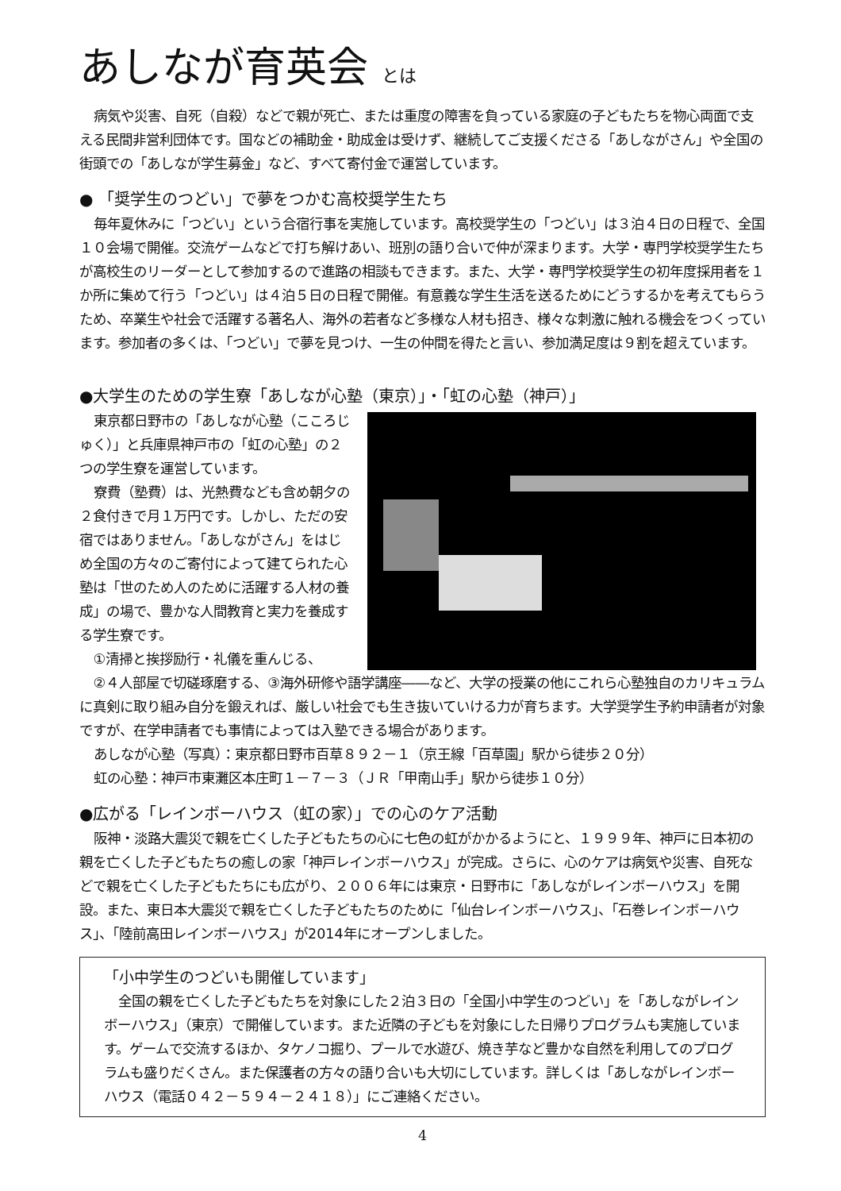あしなが育英会 とは
病気や災害、自死（自殺）などで親が死亡、または重度の障害を負っている家庭の子どもたちを物心両面で支える民間非営利団体です。国などの補助金・助成金は受けず、継続してご支援くださる「あしながさん」や全国の街頭での「あしなが学生募金」など、すべて寄付金で運営しています。
● 「奨学生のつどい」で夢をつかむ高校奨学生たち
毎年夏休みに「つどい」という合宿行事を実施しています。高校奨学生の「つどい」は３泊４日の日程で、全国１０会場で開催。交流ゲームなどで打ち解けあい、班別の語り合いで仲が深まります。大学・専門学校奨学生たちが高校生のリーダーとして参加するので進路の相談もできます。また、大学・専門学校奨学生の初年度採用者を１か所に集めて行う「つどい」は４泊５日の日程で開催。有意義な学生生活を送るためにどうするかを考えてもらうため、卒業生や社会で活躍する著名人、海外の若者など多様な人材も招き、様々な刺激に触れる機会をつくっています。参加者の多くは、「つどい」で夢を見つけ、一生の仲間を得たと言い、参加満足度は９割を超えています。
●大学生のための学生寮「あしなが心塾（東京）」・「虹の心塾（神戸）」
東京都日野市の「あしなが心塾（こころじゅく）」と兵庫県神戸市の「虹の心塾」の２つの学生寮を運営しています。
寮費（塾費）は、光熱費なども含め朝夕の２食付きで月１万円です。しかし、ただの安宿ではありません。「あしながさん」をはじめ全国の方々のご寄付によって建てられた心塾は「世のため人のために活躍する人材の養成」の場で、豊かな人間教育と実力を養成する学生寮です。
①清掃と挨拶励行・礼儀を重んじる、
②４人部屋で切磋琢磨する、③海外研修や語学講座――など、大学の授業の他にこれら心塾独自のカリキュラムに真剣に取り組み自分を鍛えれば、厳しい社会でも生き抜いていける力が育ちます。大学奨学生予約申請者が対象ですが、在学申請者でも事情によっては入塾できる場合があります。
あしなが心塾（写真）：東京都日野市百草８９２－１（京王線「百草園」駅から徒歩２０分）
虹の心塾：神戸市東灘区本庄町１－７－３（ＪＲ「甲南山手」駅から徒歩１０分）
●広がる「レインボーハウス（虹の家）」での心のケア活動
阪神・淡路大震災で親を亡くした子どもたちの心に七色の虹がかかるようにと、１９９９年、神戸に日本初の親を亡くした子どもたちの癒しの家「神戸レインボーハウス」が完成。さらに、心のケアは病気や災害、自死などで親を亡くした子どもたちにも広がり、２００６年には東京・日野市に「あしながレインボーハウス」を開設。また、東日本大震災で親を亡くした子どもたちのために「仙台レインボーハウス」、「石巻レインボーハウス」、「陸前高田レインボーハウス」が2014年にオープンしました。
「小中学生のつどいも開催しています」
全国の親を亡くした子どもたちを対象にした２泊３日の「全国小中学生のつどい」を「あしながレインボーハウス」（東京）で開催しています。また近隣の子どもを対象にした日帰りプログラムも実施しています。ゲームで交流するほか、タケノコ掘り、プールで水遊び、焼き芋など豊かな自然を利用してのプログラムも盛りだくさん。また保護者の方々の語り合いも大切にしています。詳しくは「あしながレインボーハウス（電話０４２－５９４－２４１８）」にご連絡ください。
4